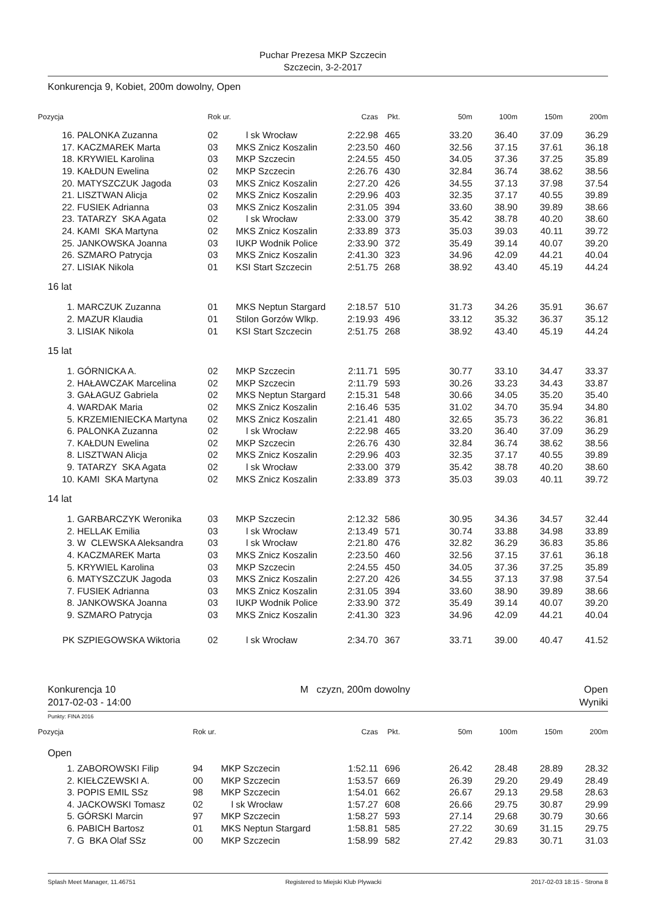Puchar Prezesa MKP Szczecin
Szczecin, 3-2-2017
Konkurencja 9, Kobiet, 200m dowolny, Open
| Pozycja | | Rok ur. | | Czas | Pkt. | 50m | 100m | 150m | 200m |
| --- | --- | --- | --- | --- | --- | --- | --- | --- | --- |
| 16. | PALONKA Zuzanna | 02 | l sk Wrocław | 2:22.98 | 465 | 33.20 | 36.40 | 37.09 | 36.29 |
| 17. | KACZMAREK Marta | 03 | MKS Znicz Koszalin | 2:23.50 | 460 | 32.56 | 37.15 | 37.61 | 36.18 |
| 18. | KRYWIEL Karolina | 03 | MKP Szczecin | 2:24.55 | 450 | 34.05 | 37.36 | 37.25 | 35.89 |
| 19. | KAŁDUN Ewelina | 02 | MKP Szczecin | 2:26.76 | 430 | 32.84 | 36.74 | 38.62 | 38.56 |
| 20. | MATYSZCZUK Jagoda | 03 | MKS Znicz Koszalin | 2:27.20 | 426 | 34.55 | 37.13 | 37.98 | 37.54 |
| 21. | LISZTWAN Alicja | 02 | MKS Znicz Koszalin | 2:29.96 | 403 | 32.35 | 37.17 | 40.55 | 39.89 |
| 22. | FUSIEK Adrianna | 03 | MKS Znicz Koszalin | 2:31.05 | 394 | 33.60 | 38.90 | 39.89 | 38.66 |
| 23. | TATARZY SKA Agata | 02 | l sk Wrocław | 2:33.00 | 379 | 35.42 | 38.78 | 40.20 | 38.60 |
| 24. | KAMI SKA Martyna | 02 | MKS Znicz Koszalin | 2:33.89 | 373 | 35.03 | 39.03 | 40.11 | 39.72 |
| 25. | JANKOWSKA Joanna | 03 | IUKP Wodnik Police | 2:33.90 | 372 | 35.49 | 39.14 | 40.07 | 39.20 |
| 26. | SZMARO Patrycja | 03 | MKS Znicz Koszalin | 2:41.30 | 323 | 34.96 | 42.09 | 44.21 | 40.04 |
| 27. | LISIAK Nikola | 01 | KSI Start Szczecin | 2:51.75 | 268 | 38.92 | 43.40 | 45.19 | 44.24 |
| 16 lat | | | | | | | | | |
| 1. | MARCZUK Zuzanna | 01 | MKS Neptun Stargard | 2:18.57 | 510 | 31.73 | 34.26 | 35.91 | 36.67 |
| 2. | MAZUR Klaudia | 01 | Stilon Gorzów Wlkp. | 2:19.93 | 496 | 33.12 | 35.32 | 36.37 | 35.12 |
| 3. | LISIAK Nikola | 01 | KSI Start Szczecin | 2:51.75 | 268 | 38.92 | 43.40 | 45.19 | 44.24 |
| 15 lat | | | | | | | | | |
| 1. | GÓRNICKA A. | 02 | MKP Szczecin | 2:11.71 | 595 | 30.77 | 33.10 | 34.47 | 33.37 |
| 2. | HAŁAWCZAK Marcelina | 02 | MKP Szczecin | 2:11.79 | 593 | 30.26 | 33.23 | 34.43 | 33.87 |
| 3. | GAŁAGUZ Gabriela | 02 | MKS Neptun Stargard | 2:15.31 | 548 | 30.66 | 34.05 | 35.20 | 35.40 |
| 4. | WARDAK Maria | 02 | MKS Znicz Koszalin | 2:16.46 | 535 | 31.02 | 34.70 | 35.94 | 34.80 |
| 5. | KRZEMIENIECKA Martyna | 02 | MKS Znicz Koszalin | 2:21.41 | 480 | 32.65 | 35.73 | 36.22 | 36.81 |
| 6. | PALONKA Zuzanna | 02 | l sk Wrocław | 2:22.98 | 465 | 33.20 | 36.40 | 37.09 | 36.29 |
| 7. | KAŁDUN Ewelina | 02 | MKP Szczecin | 2:26.76 | 430 | 32.84 | 36.74 | 38.62 | 38.56 |
| 8. | LISZTWAN Alicja | 02 | MKS Znicz Koszalin | 2:29.96 | 403 | 32.35 | 37.17 | 40.55 | 39.89 |
| 9. | TATARZY SKA Agata | 02 | l sk Wrocław | 2:33.00 | 379 | 35.42 | 38.78 | 40.20 | 38.60 |
| 10. | KAMI SKA Martyna | 02 | MKS Znicz Koszalin | 2:33.89 | 373 | 35.03 | 39.03 | 40.11 | 39.72 |
| 14 lat | | | | | | | | | |
| 1. | GARBARCZYK Weronika | 03 | MKP Szczecin | 2:12.32 | 586 | 30.95 | 34.36 | 34.57 | 32.44 |
| 2. | HELLAK Emilia | 03 | l sk Wrocław | 2:13.49 | 571 | 30.74 | 33.88 | 34.98 | 33.89 |
| 3. | W CLEWSKA Aleksandra | 03 | l sk Wrocław | 2:21.80 | 476 | 32.82 | 36.29 | 36.83 | 35.86 |
| 4. | KACZMAREK Marta | 03 | MKS Znicz Koszalin | 2:23.50 | 460 | 32.56 | 37.15 | 37.61 | 36.18 |
| 5. | KRYWIEL Karolina | 03 | MKP Szczecin | 2:24.55 | 450 | 34.05 | 37.36 | 37.25 | 35.89 |
| 6. | MATYSZCZUK Jagoda | 03 | MKS Znicz Koszalin | 2:27.20 | 426 | 34.55 | 37.13 | 37.98 | 37.54 |
| 7. | FUSIEK Adrianna | 03 | MKS Znicz Koszalin | 2:31.05 | 394 | 33.60 | 38.90 | 39.89 | 38.66 |
| 8. | JANKOWSKA Joanna | 03 | IUKP Wodnik Police | 2:33.90 | 372 | 35.49 | 39.14 | 40.07 | 39.20 |
| 9. | SZMARO Patrycja | 03 | MKS Znicz Koszalin | 2:41.30 | 323 | 34.96 | 42.09 | 44.21 | 40.04 |
| PK | SZPIEGOWSKA Wiktoria | 02 | l sk Wrocław | 2:34.70 | 367 | 33.71 | 39.00 | 40.47 | 41.52 |
Konkurencja 10
2017-02-03 - 14:00
M czyzn, 200m dowolny Open
Wyniki
Punkty: FINA 2016
| Pozycja | | Rok ur. | | Czas | Pkt. | 50m | 100m | 150m | 200m |
| --- | --- | --- | --- | --- | --- | --- | --- | --- | --- |
| Open | | | | | | | | | |
| 1. | ZABOROWSKI Filip | 94 | MKP Szczecin | 1:52.11 | 696 | 26.42 | 28.48 | 28.89 | 28.32 |
| 2. | KIEŁCZEWSKI A. | 00 | MKP Szczecin | 1:53.57 | 669 | 26.39 | 29.20 | 29.49 | 28.49 |
| 3. | POPIS EMIL SSz | 98 | MKP Szczecin | 1:54.01 | 662 | 26.67 | 29.13 | 29.58 | 28.63 |
| 4. | JACKOWSKI Tomasz | 02 | l sk Wrocław | 1:57.27 | 608 | 26.66 | 29.75 | 30.87 | 29.99 |
| 5. | GÓRSKI Marcin | 97 | MKP Szczecin | 1:58.27 | 593 | 27.14 | 29.68 | 30.79 | 30.66 |
| 6. | PABICH Bartosz | 01 | MKS Neptun Stargard | 1:58.81 | 585 | 27.22 | 30.69 | 31.15 | 29.75 |
| 7. | G BKA Olaf SSz | 00 | MKP Szczecin | 1:58.99 | 582 | 27.42 | 29.83 | 30.71 | 31.03 |
Splash Meet Manager, 11.46751 Registered to Miejski Klub Plywacki 2017-02-03 18:15 - Strona 8